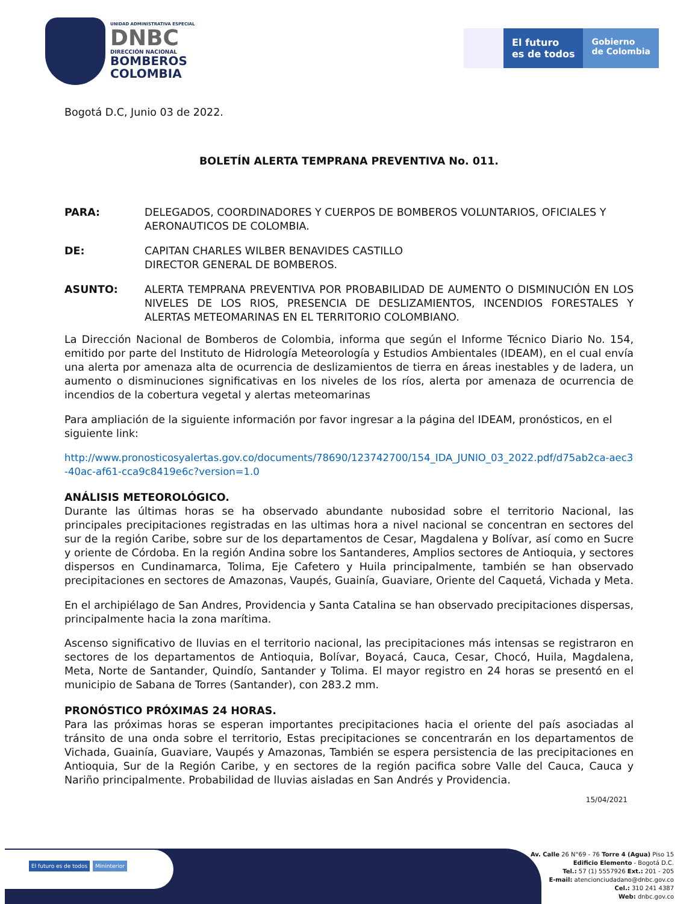UNIDAD ADMINISTRATIVA ESPECIAL
DNBC
DIRECCIÓN NACIONAL
BOMBEROS
COLOMBIA
El futuro
es de todos
Gobierno
de Colombia
Bogotá D.C, Junio 03 de 2022.
BOLETÍN ALERTA TEMPRANA PREVENTIVA No. 011.
PARA: DELEGADOS, COORDINADORES Y CUERPOS DE BOMBEROS VOLUNTARIOS, OFICIALES Y AERONAUTICOS DE COLOMBIA.
DE: CAPITAN CHARLES WILBER BENAVIDES CASTILLO
DIRECTOR GENERAL DE BOMBEROS.
ASUNTO: ALERTA TEMPRANA PREVENTIVA POR PROBABILIDAD DE AUMENTO O DISMINUCIÓN EN LOS NIVELES DE LOS RIOS, PRESENCIA DE DESLIZAMIENTOS, INCENDIOS FORESTALES Y ALERTAS METEOMARINAS EN EL TERRITORIO COLOMBIANO.
La Dirección Nacional de Bomberos de Colombia, informa que según el Informe Técnico Diario No. 154, emitido por parte del Instituto de Hidrología Meteorología y Estudios Ambientales (IDEAM), en el cual envía una alerta por amenaza alta de ocurrencia de deslizamientos de tierra en áreas inestables y de ladera, un aumento o disminuciones significativas en los niveles de los ríos, alerta por amenaza de ocurrencia de incendios de la cobertura vegetal y alertas meteomarinas
Para ampliación de la siguiente información por favor ingresar a la página del IDEAM, pronósticos, en el siguiente link:
http://www.pronosticosyalertas.gov.co/documents/78690/123742700/154_IDA_JUNIO_03_2022.pdf/d75ab2ca-aec3-40ac-af61-cca9c8419e6c?version=1.0
ANÁLISIS METEOROLÓGICO.
Durante las últimas horas se ha observado abundante nubosidad sobre el territorio Nacional, las principales precipitaciones registradas en las ultimas hora a nivel nacional se concentran en sectores del sur de la región Caribe, sobre sur de los departamentos de Cesar, Magdalena y Bolívar, así como en Sucre y oriente de Córdoba. En la región Andina sobre los Santanderes, Amplios sectores de Antioquia, y sectores dispersos en Cundinamarca, Tolima, Eje Cafetero y Huila principalmente, también se han observado precipitaciones en sectores de Amazonas, Vaupés, Guainía, Guaviare, Oriente del Caquetá, Vichada y Meta.
En el archipiélago de San Andres, Providencia y Santa Catalina se han observado precipitaciones dispersas, principalmente hacia la zona marítima.
Ascenso significativo de lluvias en el territorio nacional, las precipitaciones más intensas se registraron en sectores de los departamentos de Antioquia, Bolívar, Boyacá, Cauca, Cesar, Chocó, Huila, Magdalena, Meta, Norte de Santander, Quindío, Santander y Tolima. El mayor registro en 24 horas se presentó en el municipio de Sabana de Torres (Santander), con 283.2 mm.
PRONÓSTICO PRÓXIMAS 24 HORAS.
Para las próximas horas se esperan importantes precipitaciones hacia el oriente del país asociadas al tránsito de una onda sobre el territorio, Estas precipitaciones se concentrarán en los departamentos de Vichada, Guainía, Guaviare, Vaupés y Amazonas, También se espera persistencia de las precipitaciones en Antioquia, Sur de la Región Caribe, y en sectores de la región pacifica sobre Valle del Cauca, Cauca y Nariño principalmente. Probabilidad de lluvias aisladas en San Andrés y Providencia.
15/04/2021
El futuro es de todos Mininterior
Av. Calle 26 N°69 - 76 Torre 4 (Agua) Piso 15
Edificio Elemento - Bogotá D.C.
Tel.: 57 (1) 5557926 Ext.: 201 - 205
E-mail: atencionciudadano@dnbc.gov.co
Cel.: 310 241 4387
Web: dnbc.gov.co